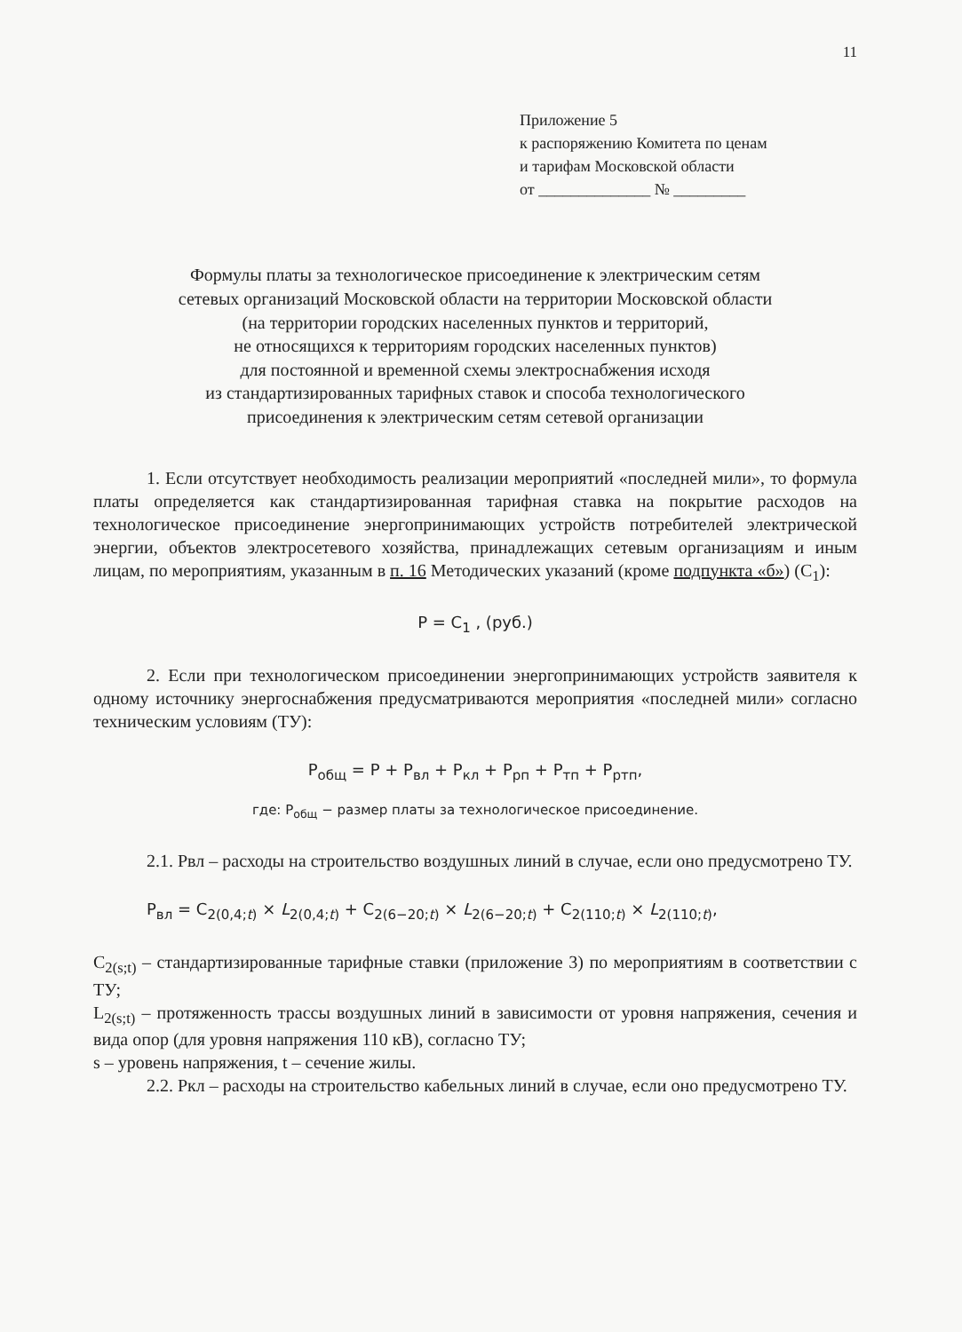11
Приложение 5
к распоряжению Комитета по ценам
и тарифам Московской области
от ______________ № _________
Формулы платы за технологическое присоединение к электрическим сетям
сетевых организаций Московской области на территории Московской области
(на территории городских населенных пунктов и территорий,
не относящихся к территориям городских населенных пунктов)
для постоянной и временной схемы электроснабжения исходя
из стандартизированных тарифных ставок и способа технологического
присоединения к электрическим сетям сетевой организации
1. Если отсутствует необходимость реализации мероприятий «последней мили», то формула платы определяется как стандартизированная тарифная ставка на покрытие расходов на технологическое присоединение энергопринимающих устройств потребителей электрической энергии, объектов электросетевого хозяйства, принадлежащих сетевым организациям и иным лицам, по мероприятиям, указанным в п. 16 Методических указаний (кроме подпункта «б») (С<sub>1</sub>):
P = C<sub>1</sub> , (руб.)
2. Если при технологическом присоединении энергопринимающих устройств заявителя к одному источнику энергоснабжения предусматриваются мероприятия «последней мили» согласно техническим условиям (ТУ):
P<sub>общ</sub> = P + P<sub>вл</sub> + P<sub>кл</sub> + P<sub>рп</sub> + P<sub>тп</sub> + P<sub>ртп</sub>,
где: P<sub>общ</sub> − размер платы за технологическое присоединение.
2.1. Рвл – расходы на строительство воздушных линий в случае, если оно предусмотрено ТУ.
P<sub>вл</sub> = C<sub>2(0,4;t)</sub> × L<sub>2(0,4;t)</sub> + C<sub>2(6−20;t)</sub> × L<sub>2(6−20;t)</sub> + C<sub>2(110;t)</sub> × L<sub>2(110;t)</sub>,
C<sub>2(s;t)</sub> – стандартизированные тарифные ставки (приложение 3) по мероприятиям в соответствии с ТУ;
L<sub>2(s;t)</sub> – протяженность трассы воздушных линий в зависимости от уровня напряжения, сечения и вида опор (для уровня напряжения 110 кВ), согласно ТУ;
s – уровень напряжения, t – сечение жилы.
2.2. Ркл – расходы на строительство кабельных линий в случае, если оно предусмотрено ТУ.